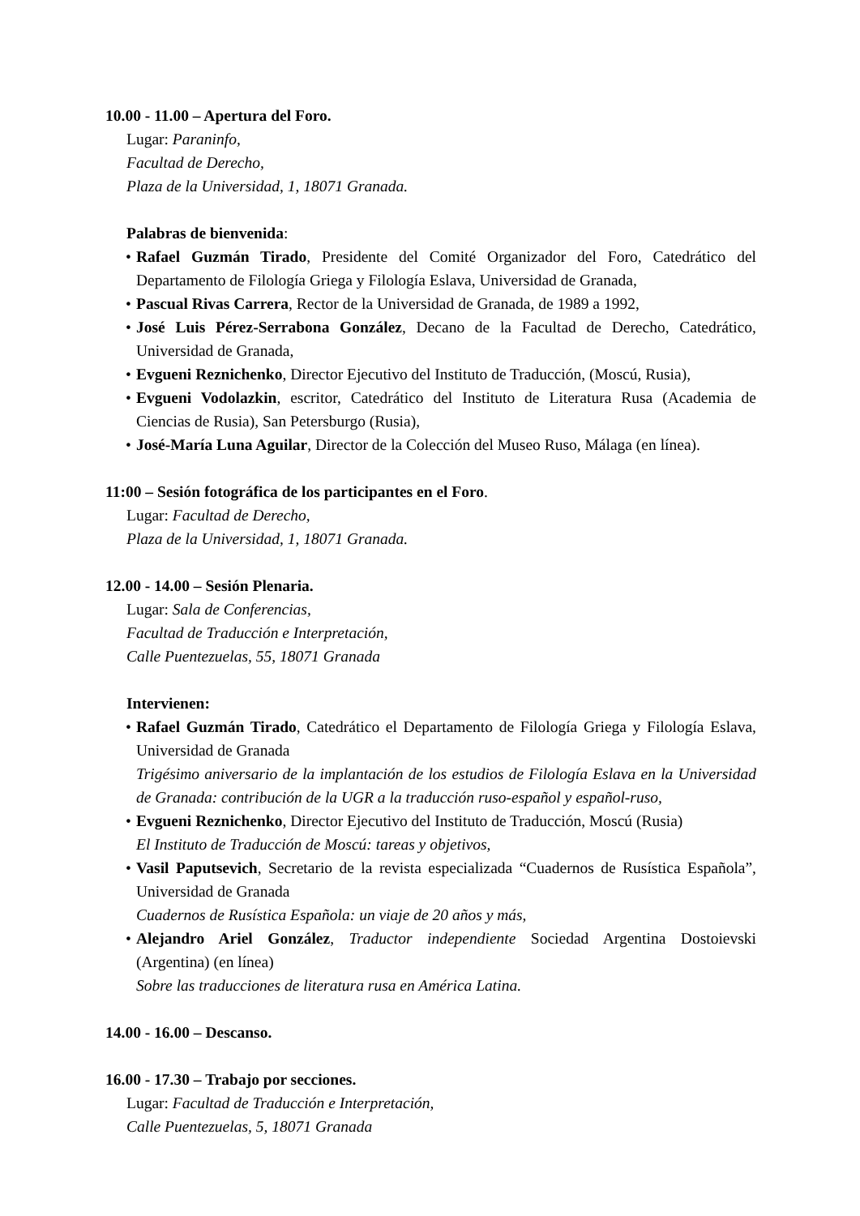10.00 - 11.00 – Apertura del Foro.
Lugar: Paraninfo,
Facultad de Derecho,
Plaza de la Universidad, 1, 18071 Granada.
Palabras de bienvenida:
• Rafael Guzmán Tirado, Presidente del Comité Organizador del Foro, Catedrático del Departamento de Filología Griega y Filología Eslava, Universidad de Granada,
• Pascual Rivas Carrera, Rector de la Universidad de Granada, de 1989 a 1992,
• José Luis Pérez-Serrabona González, Decano de la Facultad de Derecho, Catedrático, Universidad de Granada,
• Evgueni Reznichenko, Director Ejecutivo del Instituto de Traducción, (Moscú, Rusia),
• Evgueni Vodolazkin, escritor, Catedrático del Instituto de Literatura Rusa (Academia de Ciencias de Rusia), San Petersburgo (Rusia),
• José-María Luna Aguilar, Director de la Colección del Museo Ruso, Málaga (en línea).
11:00 – Sesión fotográfica de los participantes en el Foro.
Lugar: Facultad de Derecho,
Plaza de la Universidad, 1, 18071 Granada.
12.00 - 14.00 – Sesión Plenaria.
Lugar: Sala de Conferencias,
Facultad de Traducción e Interpretación,
Calle Puentezuelas, 55, 18071 Granada
Intervienen:
• Rafael Guzmán Tirado, Catedrático el Departamento de Filología Griega y Filología Eslava, Universidad de Granada
Trigésimo aniversario de la implantación de los estudios de Filología Eslava en la Universidad de Granada: contribución de la UGR a la traducción ruso-español y español-ruso,
• Evgueni Reznichenko, Director Ejecutivo del Instituto de Traducción, Moscú (Rusia)
El Instituto de Traducción de Moscú: tareas y objetivos,
• Vasil Paputsevich, Secretario de la revista especializada “Cuadernos de Rusística Española”, Universidad de Granada
Cuadernos de Rusística Española: un viaje de 20 años y más,
• Alejandro Ariel González, Traductor independiente Sociedad Argentina Dostoievski (Argentina) (en línea)
Sobre las traducciones de literatura rusa en América Latina.
14.00 - 16.00 – Descanso.
16.00 - 17.30 – Trabajo por secciones.
Lugar: Facultad de Traducción e Interpretación,
Calle Puentezuelas, 5, 18071 Granada